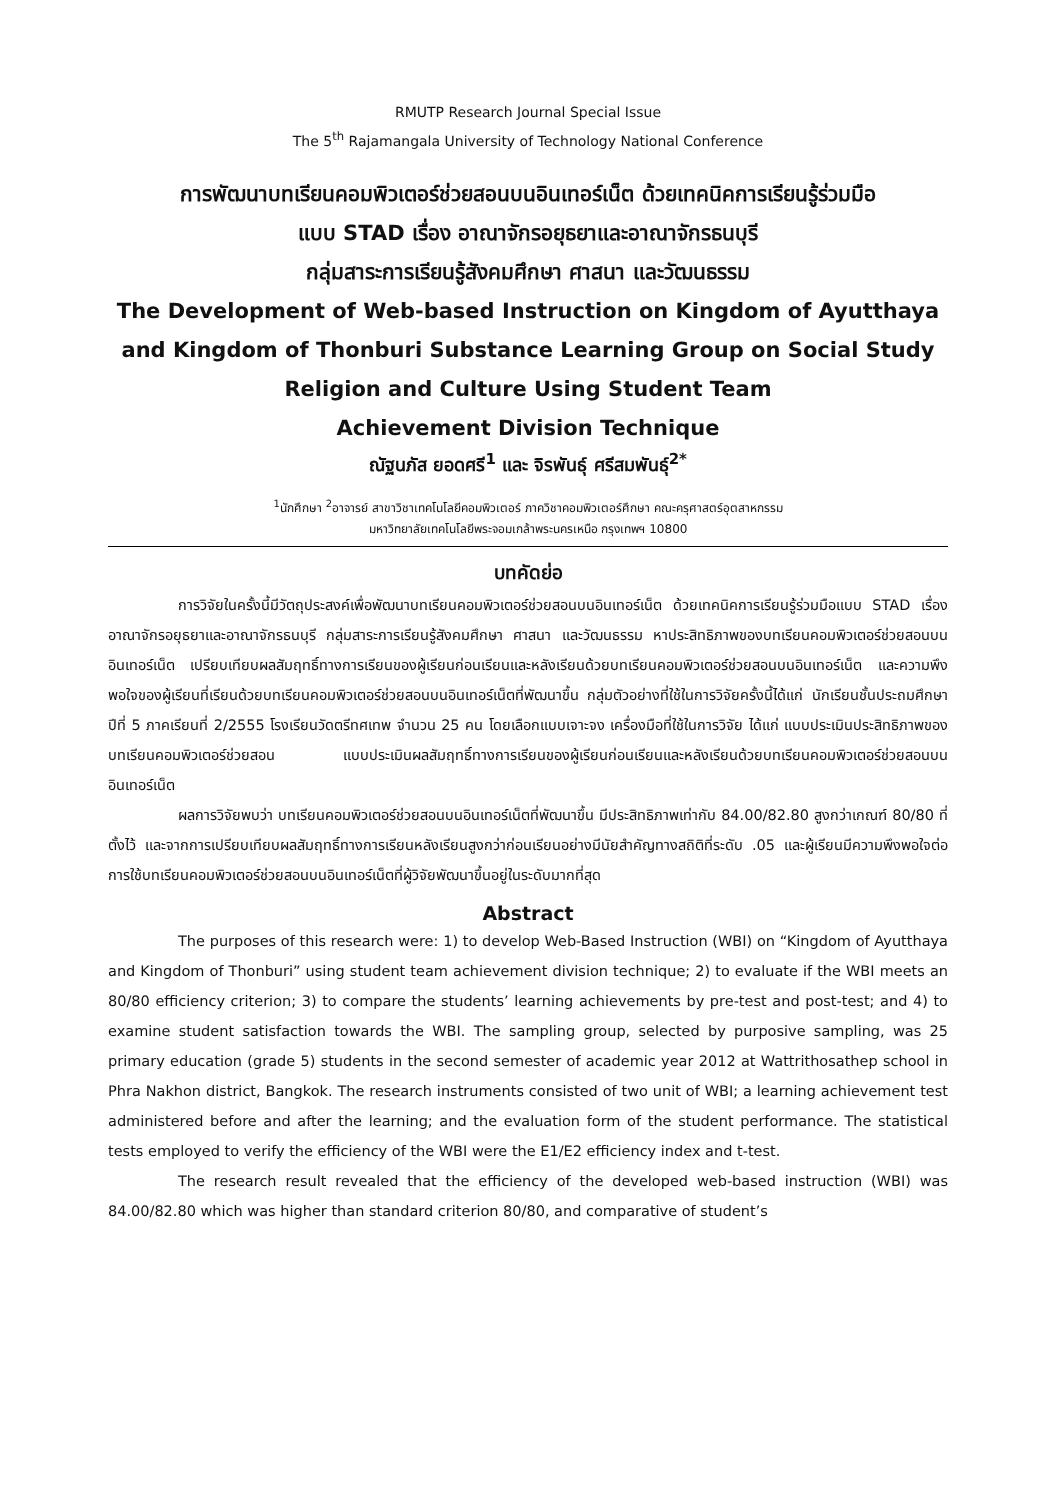RMUTP Research Journal Special Issue
The 5<sup>th</sup> Rajamangala University of Technology National Conference
การพัฒนาบทเรียนคอมพิวเตอร์ช่วยสอนบนอินเทอร์เน็ต ด้วยเทคนิคการเรียนรู้ร่วมมือ
แบบ STAD เรื่อง อาณาจักรอยุธยาและอาณาจักรธนบุรี
กลุ่มสาระการเรียนรู้สังคมศึกษา ศาสนา และวัฒนธรรม
The Development of Web-based Instruction on Kingdom of Ayutthaya
and Kingdom of Thonburi Substance Learning Group on Social Study
Religion and Culture Using Student Team
Achievement Division Technique
ณัฐนภัส ยอดศรี<sup>1</sup> และ จิรพันธุ์ ศรีสมพันธุ์<sup>2*</sup>
<sup>1</sup> นักศึกษา <sup>2</sup>อาจารย์ สาขาวิชาเทคโนโลยีคอมพิวเตอร์ ภาควิชาคอมพิวเตอร์ศึกษา คณะครุศาสตร์อุตสาหกรรม
มหาวิทยาลัยเทคโนโลยีพระจอมเกล้าพระนครเหนือ กรุงเทพฯ 10800
บทคัดย่อ
การวิจัยในครั้งนี้มีวัตถุประสงค์เพื่อพัฒนาบทเรียนคอมพิวเตอร์ช่วยสอนบนอินเทอร์เน็ต ด้วยเทคนิคการเรียนรู้ร่วมมือแบบ STAD เรื่อง อาณาจักรอยุธยาและอาณาจักรธนบุรี กลุ่มสาระการเรียนรู้สังคมศึกษา ศาสนา และวัฒนธรรม หาประสิทธิภาพของบทเรียนคอมพิวเตอร์ช่วยสอนบนอินเทอร์เน็ต เปรียบเทียบผลสัมฤทธิ์ทางการเรียนของผู้เรียนก่อนเรียนและหลังเรียนด้วยบทเรียนคอมพิวเตอร์ช่วยสอนบนอินเทอร์เน็ต และความพึงพอใจของผู้เรียนที่เรียนด้วยบทเรียนคอมพิวเตอร์ช่วยสอนบนอินเทอร์เน็ตที่พัฒนาขึ้น กลุ่มตัวอย่างที่ใช้ในการวิจัยครั้งนี้ได้แก่ นักเรียนชั้นประถมศึกษาปีที่ 5 ภาคเรียนที่ 2/2555 โรงเรียนวัดตรีทศเทพ จำนวน 25 คน โดยเลือกแบบเจาะจง เครื่องมือที่ใช้ในการวิจัย ได้แก่ แบบประเมินประสิทธิภาพของบทเรียนคอมพิวเตอร์ช่วยสอน แบบประเมินผลสัมฤทธิ์ทางการเรียนของผู้เรียนก่อนเรียนและหลังเรียนด้วยบทเรียนคอมพิวเตอร์ช่วยสอนบนอินเทอร์เน็ต
ผลการวิจัยพบว่า บทเรียนคอมพิวเตอร์ช่วยสอนบนอินเทอร์เน็ตที่พัฒนาขึ้น มีประสิทธิภาพเท่ากับ 84.00/82.80 สูงกว่าเกณฑ์ 80/80 ที่ตั้งไว้ และจากการเปรียบเทียบผลสัมฤทธิ์ทางการเรียนหลังเรียนสูงกว่าก่อนเรียนอย่างมีนัยสำคัญทางสถิติที่ระดับ .05 และผู้เรียนมีความพึงพอใจต่อการใช้บทเรียนคอมพิวเตอร์ช่วยสอนบนอินเทอร์เน็ตที่ผู้วิจัยพัฒนาขึ้นอยู่ในระดับมากที่สุด
Abstract
The purposes of this research were: 1) to develop Web-Based Instruction (WBI) on “Kingdom of Ayutthaya and Kingdom of Thonburi” using student team achievement division technique; 2) to evaluate if the WBI meets an 80/80 efficiency criterion; 3) to compare the students’ learning achievements by pre-test and post-test; and 4) to examine student satisfaction towards the WBI. The sampling group, selected by purposive sampling, was 25 primary education (grade 5) students in the second semester of academic year 2012 at Wattrithosathep school in Phra Nakhon district, Bangkok. The research instruments consisted of two unit of WBI; a learning achievement test administered before and after the learning; and the evaluation form of the student performance. The statistical tests employed to verify the efficiency of the WBI were the E1/E2 efficiency index and t-test.
The research result revealed that the efficiency of the developed web-based instruction (WBI) was 84.00/82.80 which was higher than standard criterion 80/80, and comparative of student’s